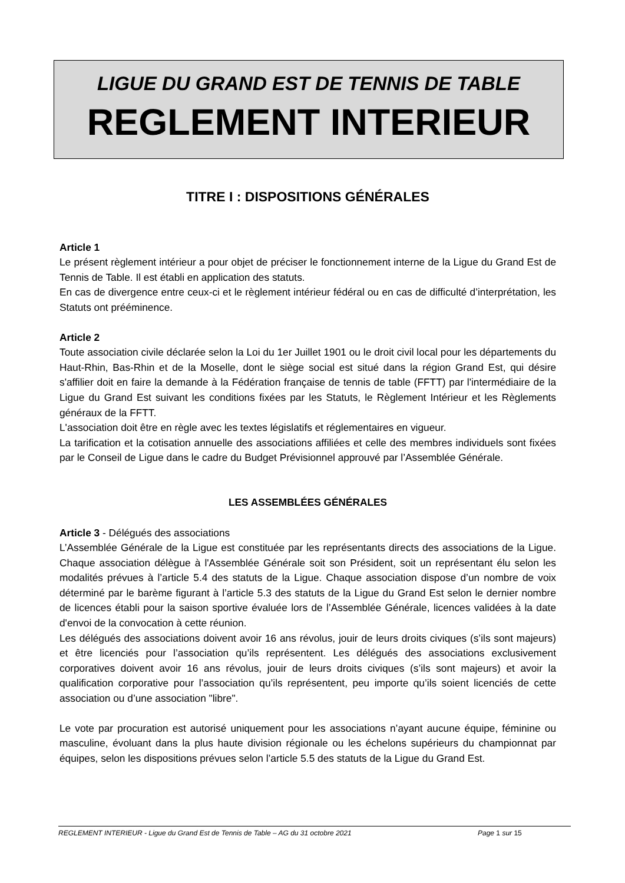LIGUE DU GRAND EST DE TENNIS DE TABLE
REGLEMENT INTERIEUR
TITRE I : DISPOSITIONS GÉNÉRALES
Article 1
Le présent règlement intérieur a pour objet de préciser le fonctionnement interne de la Ligue du Grand Est de Tennis de Table. Il est établi en application des statuts.
En cas de divergence entre ceux-ci et le règlement intérieur fédéral ou en cas de difficulté d’interprétation, les Statuts ont prééminence.
Article 2
Toute association civile déclarée selon la Loi du 1er Juillet 1901 ou le droit civil local pour les départements du Haut-Rhin, Bas-Rhin et de la Moselle, dont le siège social est situé dans la région Grand Est, qui désire s'affilier doit en faire la demande à la Fédération française de tennis de table (FFTT) par l'intermédiaire de la Ligue du Grand Est suivant les conditions fixées par les Statuts, le Règlement Intérieur et les Règlements généraux de la FFTT.
L'association doit être en règle avec les textes législatifs et réglementaires en vigueur.
La tarification et la cotisation annuelle des associations affiliées et celle des membres individuels sont fixées par le Conseil de Ligue dans le cadre du Budget Prévisionnel approuvé par l’Assemblée Générale.
LES ASSEMBLÉES GÉNÉRALES
Article 3 - Délégués des associations
L’Assemblée Générale de la Ligue est constituée par les représentants directs des associations de la Ligue. Chaque association délègue à l'Assemblée Générale soit son Président, soit un représentant élu selon les modalités prévues à l’article 5.4 des statuts de la Ligue. Chaque association dispose d’un nombre de voix déterminé par le barème figurant à l’article 5.3 des statuts de la Ligue du Grand Est selon le dernier nombre de licences établi pour la saison sportive évaluée lors de l’Assemblée Générale, licences validées à la date d'envoi de la convocation à cette réunion.
Les délégués des associations doivent avoir 16 ans révolus, jouir de leurs droits civiques (s’ils sont majeurs) et être licenciés pour l’association qu’ils représentent. Les délégués des associations exclusivement corporatives doivent avoir 16 ans révolus, jouir de leurs droits civiques (s’ils sont majeurs) et avoir la qualification corporative pour l’association qu’ils représentent, peu importe qu’ils soient licenciés de cette association ou d’une association "libre".
Le vote par procuration est autorisé uniquement pour les associations n’ayant aucune équipe, féminine ou masculine, évoluant dans la plus haute division régionale ou les échelons supérieurs du championnat par équipes, selon les dispositions prévues selon l’article 5.5 des statuts de la Ligue du Grand Est.
REGLEMENT INTERIEUR - Ligue du Grand Est de Tennis de Table – AG du 31 octobre 2021 Page 1 sur 15